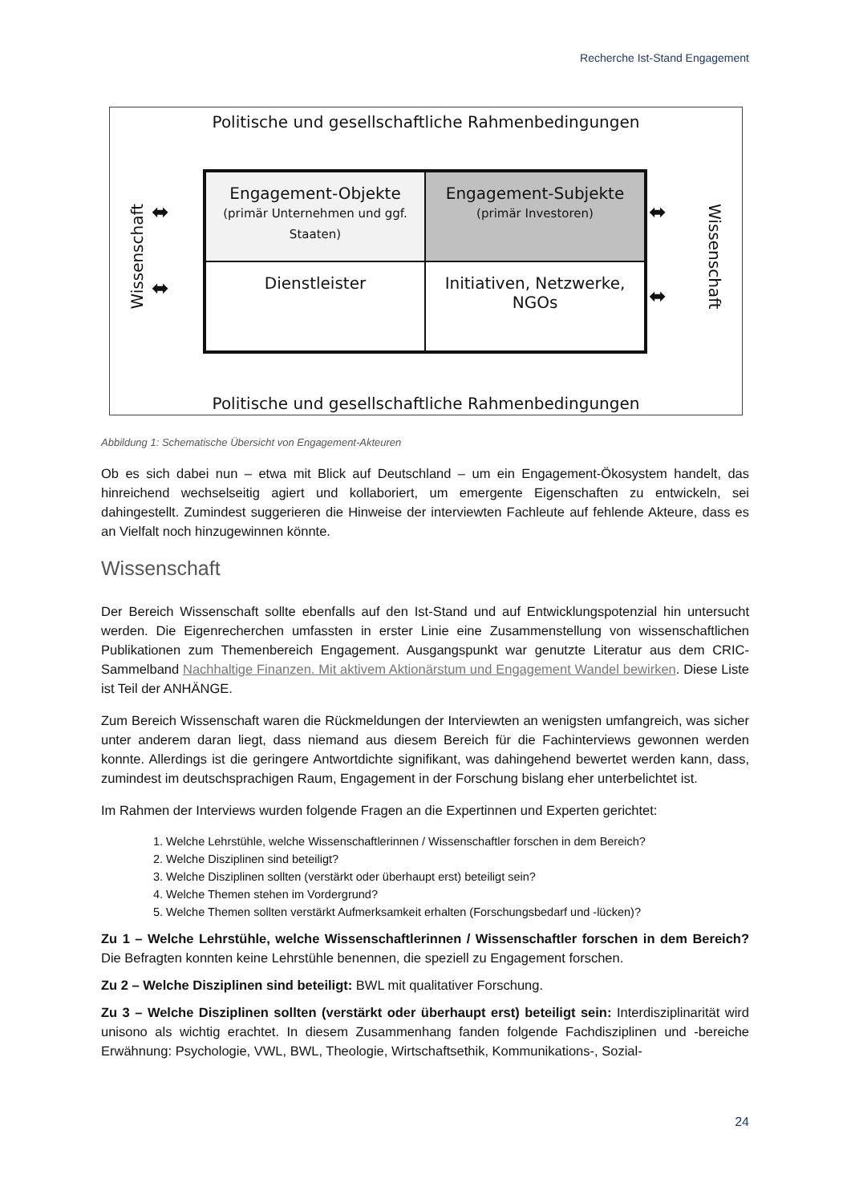Recherche Ist-Stand Engagement
Politische und gesellschaftliche Rahmenbedingungen
Wissenschaft
⬌
⬌
Engagement-Objekte
(primär Unternehmen und ggf. Staaten)
Engagement-Subjekte
(primär Investoren)
Dienstleister
Initiativen, Netzwerke, NGOs
⬌
⬌
Wissenschaft
Politische und gesellschaftliche Rahmenbedingungen
Abbildung 1: Schematische Übersicht von Engagement-Akteuren
Ob es sich dabei nun – etwa mit Blick auf Deutschland – um ein Engagement-Ökosystem handelt, das hinreichend wechselseitig agiert und kollaboriert, um emergente Eigenschaften zu entwickeln, sei dahingestellt. Zumindest suggerieren die Hinweise der interviewten Fachleute auf fehlende Akteure, dass es an Vielfalt noch hinzugewinnen könnte.
Wissenschaft
Der Bereich Wissenschaft sollte ebenfalls auf den Ist-Stand und auf Entwicklungspotenzial hin untersucht werden. Die Eigenrecherchen umfassten in erster Linie eine Zusammenstellung von wissenschaftlichen Publikationen zum Themenbereich Engagement. Ausgangspunkt war genutzte Literatur aus dem CRIC-Sammelband Nachhaltige Finanzen. Mit aktivem Aktionärstum und Engagement Wandel bewirken. Diese Liste ist Teil der ANHÄNGE.
Zum Bereich Wissenschaft waren die Rückmeldungen der Interviewten an wenigsten umfangreich, was sicher unter anderem daran liegt, dass niemand aus diesem Bereich für die Fachinterviews gewonnen werden konnte. Allerdings ist die geringere Antwortdichte signifikant, was dahingehend bewertet werden kann, dass, zumindest im deutschsprachigen Raum, Engagement in der Forschung bislang eher unterbelichtet ist.
Im Rahmen der Interviews wurden folgende Fragen an die Expertinnen und Experten gerichtet:
1. Welche Lehrstühle, welche Wissenschaftlerinnen / Wissenschaftler forschen in dem Bereich?
2. Welche Disziplinen sind beteiligt?
3. Welche Disziplinen sollten (verstärkt oder überhaupt erst) beteiligt sein?
4. Welche Themen stehen im Vordergrund?
5. Welche Themen sollten verstärkt Aufmerksamkeit erhalten (Forschungsbedarf und -lücken)?
Zu 1 – Welche Lehrstühle, welche Wissenschaftlerinnen / Wissenschaftler forschen in dem Bereich? Die Befragten konnten keine Lehrstühle benennen, die speziell zu Engagement forschen.
Zu 2 – Welche Disziplinen sind beteiligt: BWL mit qualitativer Forschung.
Zu 3 – Welche Disziplinen sollten (verstärkt oder überhaupt erst) beteiligt sein: Interdisziplinarität wird unisono als wichtig erachtet. In diesem Zusammenhang fanden folgende Fachdisziplinen und -bereiche Erwähnung: Psychologie, VWL, BWL, Theologie, Wirtschaftsethik, Kommunikations-, Sozial-
24